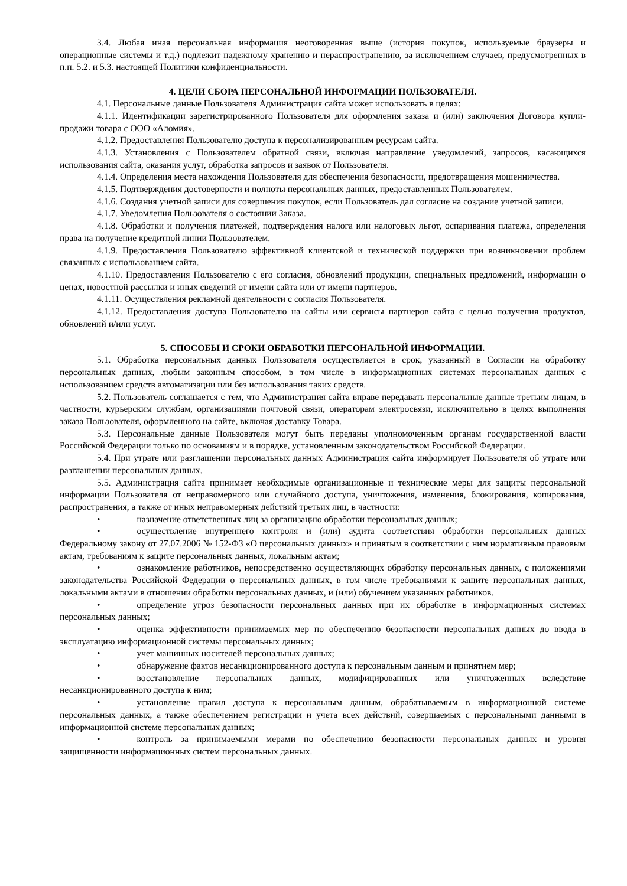3.4. Любая иная персональная информация неоговоренная выше (история покупок, используемые браузеры и операционные системы и т.д.) подлежит надежному хранению и нераспространению, за исключением случаев, предусмотренных в п.п. 5.2. и 5.3. настоящей Политики конфиденциальности.
4. ЦЕЛИ СБОРА ПЕРСОНАЛЬНОЙ ИНФОРМАЦИИ ПОЛЬЗОВАТЕЛЯ.
4.1. Персональные данные Пользователя Администрация сайта может использовать в целях:
4.1.1. Идентификации зарегистрированного Пользователя для оформления заказа и (или) заключения Договора купли-продажи товара с ООО «Аломия».
4.1.2. Предоставления Пользователю доступа к персонализированным ресурсам сайта.
4.1.3. Установления с Пользователем обратной связи, включая направление уведомлений, запросов, касающихся использования сайта, оказания услуг, обработка запросов и заявок от Пользователя.
4.1.4. Определения места нахождения Пользователя для обеспечения безопасности, предотвращения мошенничества.
4.1.5. Подтверждения достоверности и полноты персональных данных, предоставленных Пользователем.
4.1.6. Создания учетной записи для совершения покупок, если Пользователь дал согласие на создание учетной записи.
4.1.7. Уведомления Пользователя о состоянии Заказа.
4.1.8. Обработки и получения платежей, подтверждения налога или налоговых льгот, оспаривания платежа, определения права на получение кредитной линии Пользователем.
4.1.9. Предоставления Пользователю эффективной клиентской и технической поддержки при возникновении проблем связанных с использованием сайта.
4.1.10. Предоставления Пользователю с его согласия, обновлений продукции, специальных предложений, информации о ценах, новостной рассылки и иных сведений от имени сайта или от имени партнеров.
4.1.11. Осуществления рекламной деятельности с согласия Пользователя.
4.1.12. Предоставления доступа Пользователю на сайты или сервисы партнеров сайта с целью получения продуктов, обновлений и/или услуг.
5. СПОСОБЫ И СРОКИ ОБРАБОТКИ ПЕРСОНАЛЬНОЙ ИНФОРМАЦИИ.
5.1. Обработка персональных данных Пользователя осуществляется в срок, указанный в Согласии на обработку персональных данных, любым законным способом, в том числе в информационных системах персональных данных с использованием средств автоматизации или без использования таких средств.
5.2. Пользователь соглашается с тем, что Администрация сайта вправе передавать персональные данные третьим лицам, в частности, курьерским службам, организациями почтовой связи, операторам электросвязи, исключительно в целях выполнения заказа Пользователя, оформленного на сайте, включая доставку Товара.
5.3. Персональные данные Пользователя могут быть переданы уполномоченным органам государственной власти Российской Федерации только по основаниям и в порядке, установленным законодательством Российской Федерации.
5.4. При утрате или разглашении персональных данных Администрация сайта информирует Пользователя об утрате или разглашении персональных данных.
5.5. Администрация сайта принимает необходимые организационные и технические меры для защиты персональной информации Пользователя от неправомерного или случайного доступа, уничтожения, изменения, блокирования, копирования, распространения, а также от иных неправомерных действий третьих лиц, в частности:
• назначение ответственных лиц за организацию обработки персональных данных;
• осуществление внутреннего контроля и (или) аудита соответствия обработки персональных данных Федеральному закону от 27.07.2006 № 152-ФЗ «О персональных данных» и принятым в соответствии с ним нормативным правовым актам, требованиям к защите персональных данных, локальным актам;
• ознакомление работников, непосредственно осуществляющих обработку персональных данных, с положениями законодательства Российской Федерации о персональных данных, в том числе требованиями к защите персональных данных, локальными актами в отношении обработки персональных данных, и (или) обучением указанных работников.
• определение угроз безопасности персональных данных при их обработке в информационных системах персональных данных;
• оценка эффективности принимаемых мер по обеспечению безопасности персональных данных до ввода в эксплуатацию информационной системы персональных данных;
• учет машинных носителей персональных данных;
• обнаружение фактов несанкционированного доступа к персональным данным и принятием мер;
• восстановление персональных данных, модифицированных или уничтоженных вследствие несанкционированного доступа к ним;
• установление правил доступа к персональным данным, обрабатываемым в информационной системе персональных данных, а также обеспечением регистрации и учета всех действий, совершаемых с персональными данными в информационной системе персональных данных;
• контроль за принимаемыми мерами по обеспечению безопасности персональных данных и уровня защищенности информационных систем персональных данных.